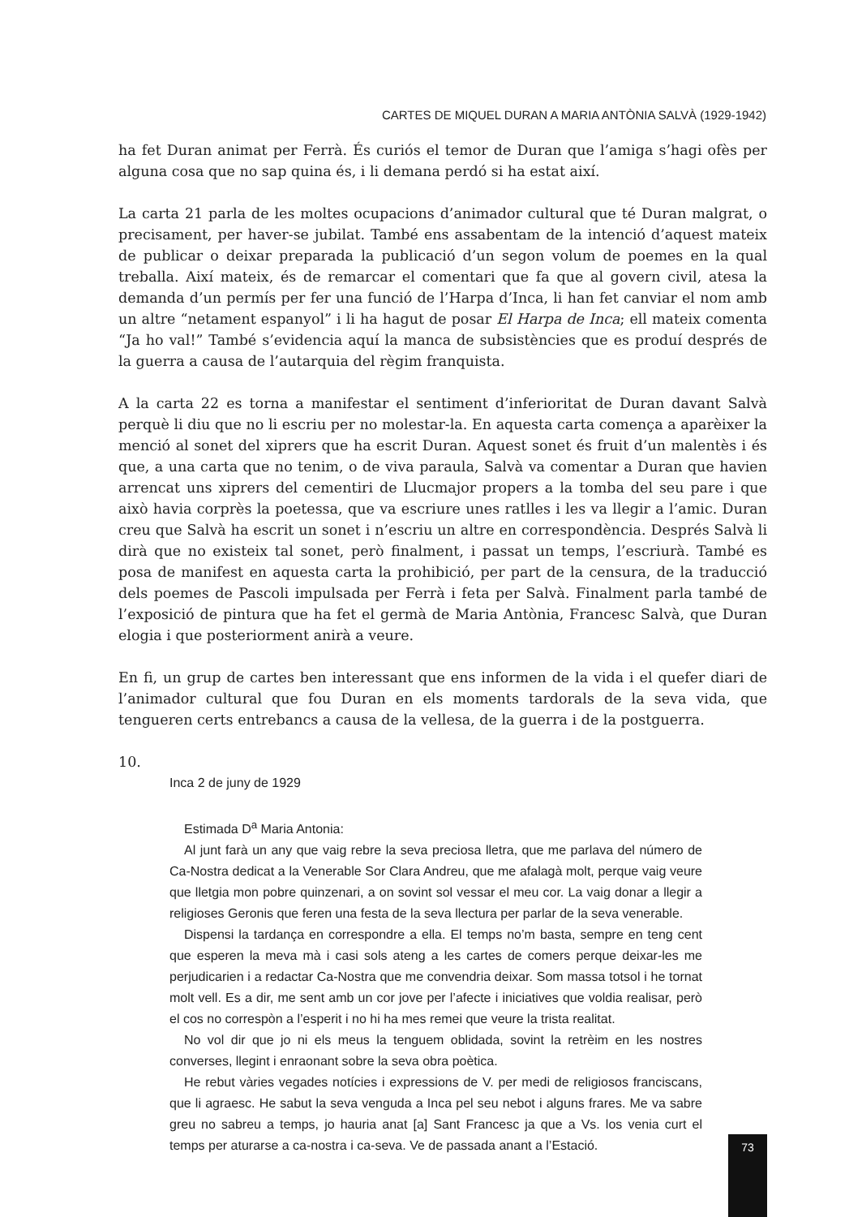CARTES DE MIQUEL DURAN A MARIA ANTÒNIA SALVÀ (1929-1942)
ha fet Duran animat per Ferrà. És curiós el temor de Duran que l’amiga s’hagi ofès per alguna cosa que no sap quina és, i li demana perdó si ha estat així.
La carta 21 parla de les moltes ocupacions d’animador cultural que té Duran malgrat, o precisament, per haver-se jubilat. També ens assabentam de la intenció d’aquest mateix de publicar o deixar preparada la publicació d’un segon volum de poemes en la qual treballa. Així mateix, és de remarcar el comentari que fa que al govern civil, atesa la demanda d’un permís per fer una funció de l’Harpa d’Inca, li han fet canviar el nom amb un altre “netament espanyol” i li ha hagut de posar El Harpa de Inca; ell mateix comenta “Ja ho val!” També s’evidencia aquí la manca de subsistències que es produí després de la guerra a causa de l’autarquia del règim franquista.
A la carta 22 es torna a manifestar el sentiment d’inferioritat de Duran davant Salvà perquè li diu que no li escriu per no molestar-la. En aquesta carta comença a aparèixer la menció al sonet del xiprers que ha escrit Duran. Aquest sonet és fruit d’un malentès i és que, a una carta que no tenim, o de viva paraula, Salvà va comentar a Duran que havien arrencat uns xiprers del cementiri de Llucmajor propers a la tomba del seu pare i que això havia corprès la poetessa, que va escriure unes ratlles i les va llegir a l’amic. Duran creu que Salvà ha escrit un sonet i n’escriu un altre en correspondència. Després Salvà li dirà que no existeix tal sonet, però finalment, i passat un temps, l’escriurà. També es posa de manifest en aquesta carta la prohibició, per part de la censura, de la traducció dels poemes de Pascoli impulsada per Ferrà i feta per Salvà. Finalment parla també de l’exposició de pintura que ha fet el germà de Maria Antònia, Francesc Salvà, que Duran elogia i que posteriorment anirà a veure.
En fi, un grup de cartes ben interessant que ens informen de la vida i el quefer diari de l’animador cultural que fou Duran en els moments tardorals de la seva vida, que tengueren certs entrebancs a causa de la vellesa, de la guerra i de la postguerra.
10.
Inca 2 de juny de 1929
Estimada D<sup>a</sup> Maria Antonia:
Al junt farà un any que vaig rebre la seva preciosa lletra, que me parlava del número de Ca-Nostra dedicat a la Venerable Sor Clara Andreu, que me afalagà molt, perque vaig veure que lletgia mon pobre quinzenari, a on sovint sol vessar el meu cor. La vaig donar a llegir a religioses Geronis que feren una festa de la seva llectura per parlar de la seva venerable.
Dispensi la tardança en correspondre a ella. El temps no’m basta, sempre en teng cent que esperen la meva mà i casi sols ateng a les cartes de comers perque deixar-les me perjudicarien i a redactar Ca-Nostra que me convendria deixar. Som massa totsol i he tornat molt vell. Es a dir, me sent amb un cor jove per l’afecte i iniciatives que voldia realisar, però el cos no correspòn a l’esperit i no hi ha mes remei que veure la trista realitat.
No vol dir que jo ni els meus la tenguem oblidada, sovint la retrèim en les nostres converses, llegint i enraonant sobre la seva obra poètica.
He rebut vàries vegades notícies i expressions de V. per medi de religiosos franciscans, que li agraesc. He sabut la seva venguda a Inca pel seu nebot i alguns frares. Me va sabre greu no sabreu a temps, jo hauria anat [a] Sant Francesc ja que a Vs. los venia curt el temps per aturarse a ca-nostra i ca-seva. Ve de passada anant a l’Estació.
73